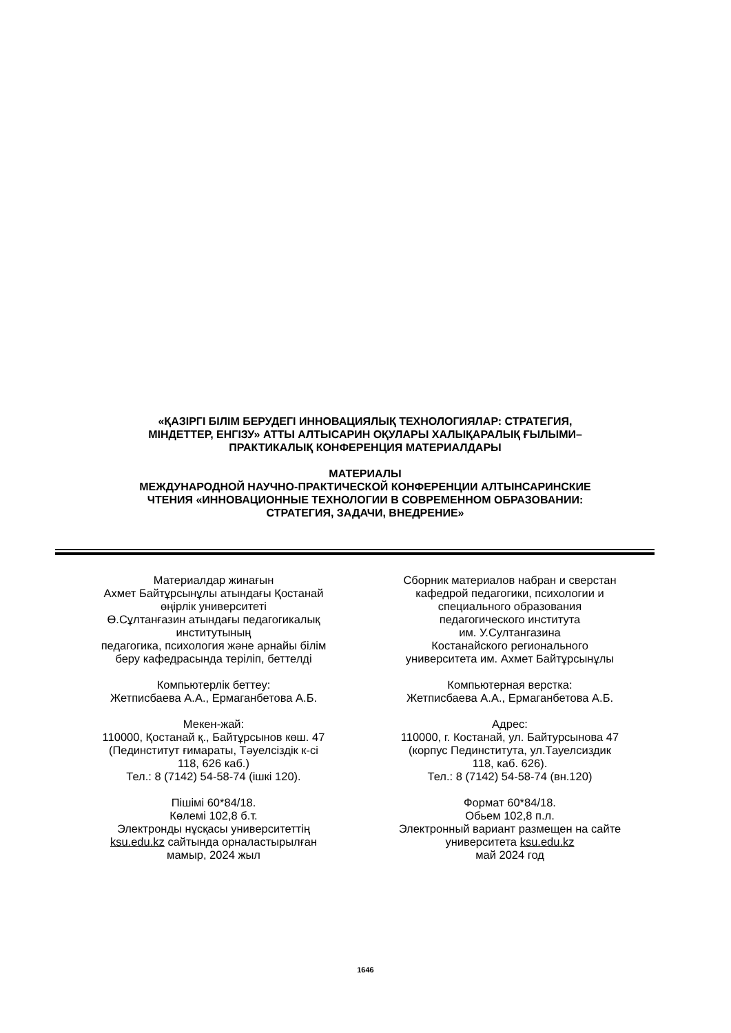«ҚАЗІРГІ БІЛІМ БЕРУДЕГІ ИННОВАЦИЯЛЫҚ ТЕХНОЛОГИЯЛАР: СТРАТЕГИЯ,
МІНДЕТТЕР, ЕНГІЗУ» АТТЫ АЛТЫСАРИН ОҚУЛАРЫ ХАЛЫҚАРАЛЫҚ ҒЫЛЫМИ–
ПРАКТИКАЛЫҚ КОНФЕРЕНЦИЯ МАТЕРИАЛДАРЫ
МАТЕРИАЛЫ
МЕЖДУНАРОДНОЙ НАУЧНО-ПРАКТИЧЕСКОЙ КОНФЕРЕНЦИИ АЛТЫНСАРИНСКИЕ
ЧТЕНИЯ «ИННОВАЦИОННЫЕ ТЕХНОЛОГИИ В СОВРЕМЕННОМ ОБРАЗОВАНИИ:
СТРАТЕГИЯ, ЗАДАЧИ, ВНЕДРЕНИЕ»
Материалдар жинағын
Ахмет Байтұрсынұлы атындағы Қостанай
өңірлік университеті
Ө.Сұлтанғазин атындағы педагогикалық
институтының
педагогика, психология және арнайы білім
беру кафедрасында теріліп, беттелді
Компьютерлік беттеу:
Жетписбаева А.А., Ермаганбетова А.Б.
Мекен-жай:
110000, Қостанай қ., Байтұрсынов көш. 47
(Пединститут ғимараты, Тәуелсіздік к-сі
118, 626 каб.)
Тел.: 8 (7142) 54-58-74 (ішкі 120).
Пішімі 60*84/18.
Көлемі 102,8 б.т.
Электронды нұсқасы университеттің
ksu.edu.kz сайтында орналастырылған
мамыр, 2024 жыл
Сборник материалов набран и сверстан
кафедрой педагогики, психологии и
специального образования
педагогического института
им. У.Султангазина
Костанайского регионального
университета им. Ахмет Байтұрсынұлы
Компьютерная верстка:
Жетписбаева А.А., Ермаганбетова А.Б.
Адрес:
110000, г. Костанай, ул. Байтурсынова 47
(корпус Пединститута, ул.Тауелсиздик
118, каб. 626).
Тел.: 8 (7142) 54-58-74 (вн.120)
Формат 60*84/18.
Обьем 102,8 п.л.
Электронный вариант размещен на сайте
университета ksu.edu.kz
май 2024 год
1646